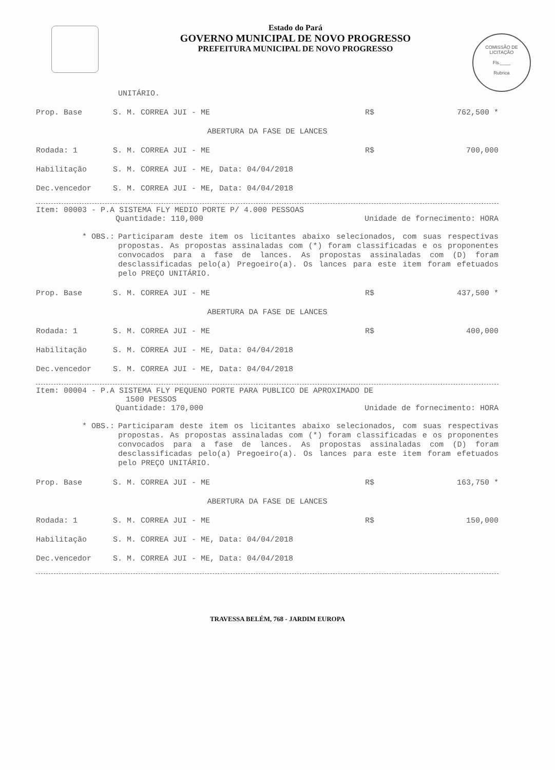COMISSÃO DE LICITAÇÃO
Fls.____
Rubrica
Estado do Pará
GOVERNO MUNICIPAL DE NOVO PROGRESSO
PREFEITURA MUNICIPAL DE NOVO PROGRESSO
UNITÁRIO.
Prop. Base S. M. CORREA JUI - ME R$ 762,500 *
ABERTURA DA FASE DE LANCES
Rodada: 1 S. M. CORREA JUI - ME R$ 700,000
Habilitação S. M. CORREA JUI - ME, Data: 04/04/2018
Dec.vencedor S. M. CORREA JUI - ME, Data: 04/04/2018
Item: 00003 - P.A SISTEMA FLY MEDIO PORTE P/ 4.000 PESSOAS
Quantidade: 110,000 Unidade de fornecimento: HORA
* OBS.:
Participaram deste item os licitantes abaixo selecionados, com suas respectivas propostas. As propostas assinaladas com (*) foram classificadas e os proponentes convocados para a fase de lances. As propostas assinaladas com (D) foram desclassificadas pelo(a) Pregoeiro(a). Os lances para este item foram efetuados pelo PREÇO UNITÁRIO.
Prop. Base S. M. CORREA JUI - ME R$ 437,500 *
ABERTURA DA FASE DE LANCES
Rodada: 1 S. M. CORREA JUI - ME R$ 400,000
Habilitação S. M. CORREA JUI - ME, Data: 04/04/2018
Dec.vencedor S. M. CORREA JUI - ME, Data: 04/04/2018
Item: 00004 - P.A SISTEMA FLY PEQUENO PORTE PARA PUBLICO DE APROXIMADO DE
1500 PESSOS
Quantidade: 170,000 Unidade de fornecimento: HORA
* OBS.:
Participaram deste item os licitantes abaixo selecionados, com suas respectivas propostas. As propostas assinaladas com (*) foram classificadas e os proponentes convocados para a fase de lances. As propostas assinaladas com (D) foram desclassificadas pelo(a) Pregoeiro(a). Os lances para este item foram efetuados pelo PREÇO UNITÁRIO.
Prop. Base S. M. CORREA JUI - ME R$ 163,750 *
ABERTURA DA FASE DE LANCES
Rodada: 1 S. M. CORREA JUI - ME R$ 150,000
Habilitação S. M. CORREA JUI - ME, Data: 04/04/2018
Dec.vencedor S. M. CORREA JUI - ME, Data: 04/04/2018
TRAVESSA BELÉM, 768 - JARDIM EUROPA